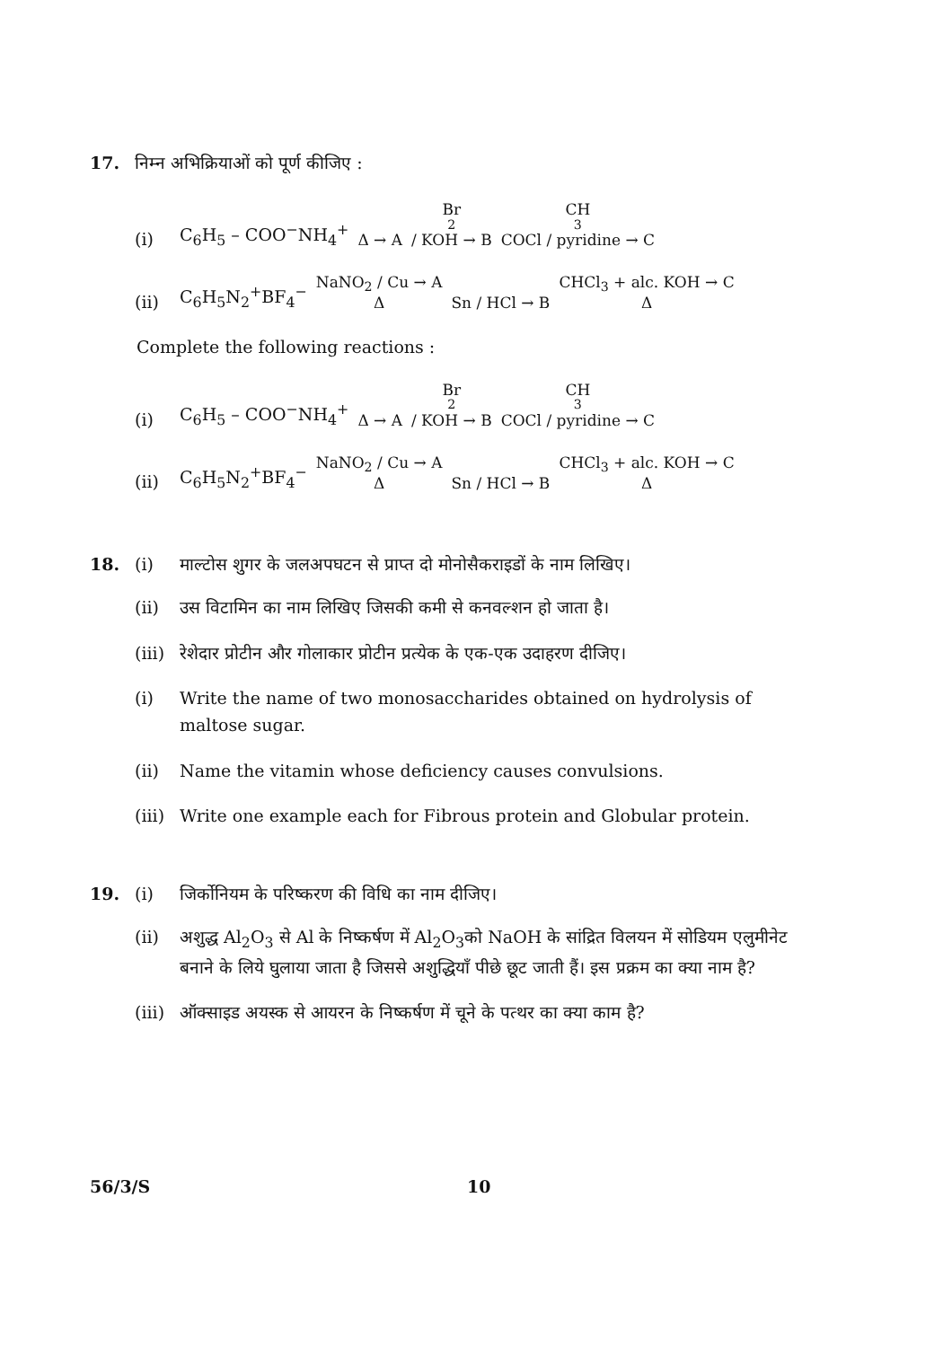17. निम्न अभिक्रियाओं को पूर्ण कीजिए :
(i) C<sub>6</sub>H<sub>5</sub> – COO<sup>−</sup>NH<sub>4</sub><sup>+</sup> Δ → A Br<sub>2</sub> / KOH → B CH<sub>3</sub>COCl / pyridine → C
(ii) C<sub>6</sub>H<sub>5</sub>N<sub>2</sub><sup>+</sup>BF<sub>4</sub><sup>−</sup> NaNO<sub>2</sub> / Cu → A Δ Sn / HCl → B CHCl<sub>3</sub> + alc. KOH → C Δ
Complete the following reactions :
(i) C<sub>6</sub>H<sub>5</sub> – COO<sup>−</sup>NH<sub>4</sub><sup>+</sup> Δ → A Br<sub>2</sub> / KOH → B CH<sub>3</sub>COCl / pyridine → C
(ii) C<sub>6</sub>H<sub>5</sub>N<sub>2</sub><sup>+</sup>BF<sub>4</sub><sup>−</sup> NaNO<sub>2</sub> / Cu → A Δ Sn / HCl → B CHCl<sub>3</sub> + alc. KOH → C Δ
18. (i) माल्टोस शुगर के जलअपघटन से प्राप्त दो मोनोसैकराइडों के नाम लिखिए।
(ii) उस विटामिन का नाम लिखिए जिसकी कमी से कनवल्शन हो जाता है।
(iii) रेशेदार प्रोटीन और गोलाकार प्रोटीन प्रत्येक के एक-एक उदाहरण दीजिए।
(i) Write the name of two monosaccharides obtained on hydrolysis of maltose sugar.
(ii) Name the vitamin whose deficiency causes convulsions.
(iii) Write one example each for Fibrous protein and Globular protein.
19. (i) जिर्कोनियम के परिष्करण की विधि का नाम दीजिए।
(ii) अशुद्ध Al<sub>2</sub>O<sub>3</sub> से Al के निष्कर्षण में Al<sub>2</sub>O<sub>3</sub>को NaOH के सांद्रित विलयन में सोडियम एलुमीनेट बनाने के लिये घुलाया जाता है जिससे अशुद्धियाँ पीछे छूट जाती हैं। इस प्रक्रम का क्या नाम है?
(iii) ऑक्साइड अयस्क से आयरन के निष्कर्षण में चूने के पत्थर का क्या काम है?
56/3/S 10